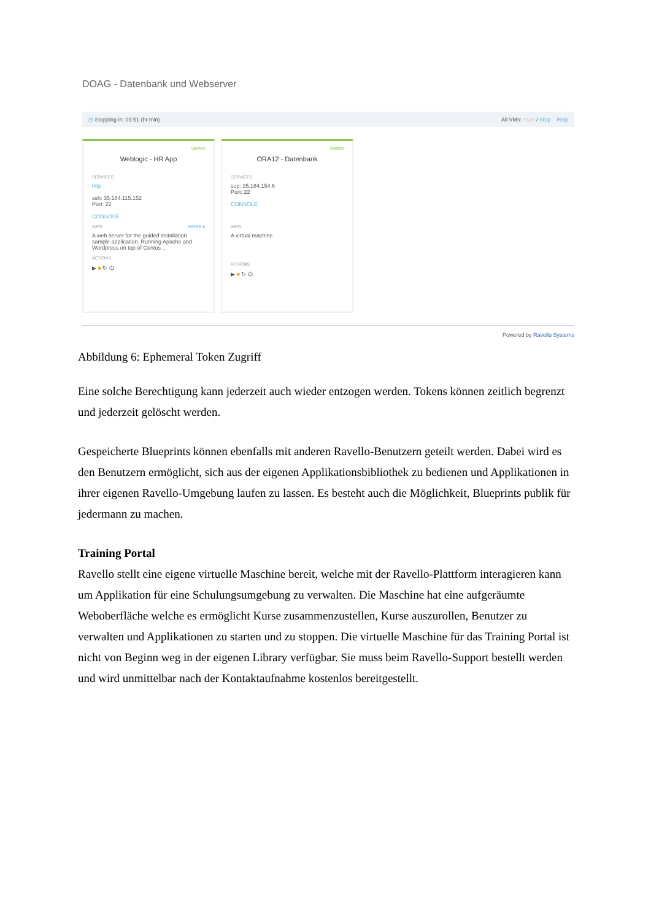DOAG - Datenbank und Webserver
◷ Stopping in: 01:51 (hr:min) All VMs: Start / Stop Help
Started
Weblogic - HR App
SERVICES
http
ssh: 35.184.115.152
Port: 22
CONSOLE
INFO MORE ▾
A web server for the guided installation sample application. Running Apache and Wordpress on top of Centos ...
ACTIONS
▶ ■ ↻ ⏻
Started
ORA12 - Datenbank
SERVICES
sup: 35.184.154.6
Port: 22
CONSOLE
INFO
A virtual machine
ACTIONS
▶ ■ ↻ ⏻
Powered by Ravello Systems
Abbildung 6: Ephemeral Token Zugriff
Eine solche Berechtigung kann jederzeit auch wieder entzogen werden. Tokens können zeitlich begrenzt und jederzeit gelöscht werden.
Gespeicherte Blueprints können ebenfalls mit anderen Ravello-Benutzern geteilt werden. Dabei wird es den Benutzern ermöglicht, sich aus der eigenen Applikationsbibliothek zu bedienen und Applikationen in ihrer eigenen Ravello-Umgebung laufen zu lassen. Es besteht auch die Möglichkeit, Blueprints publik für jedermann zu machen.
Training Portal
Ravello stellt eine eigene virtuelle Maschine bereit, welche mit der Ravello-Plattform interagieren kann um Applikation für eine Schulungsumgebung zu verwalten. Die Maschine hat eine aufgeräumte Weboberfläche welche es ermöglicht Kurse zusammenzustellen, Kurse auszurollen, Benutzer zu verwalten und Applikationen zu starten und zu stoppen. Die virtuelle Maschine für das Training Portal ist nicht von Beginn weg in der eigenen Library verfügbar. Sie muss beim Ravello-Support bestellt werden und wird unmittelbar nach der Kontaktaufnahme kostenlos bereitgestellt.